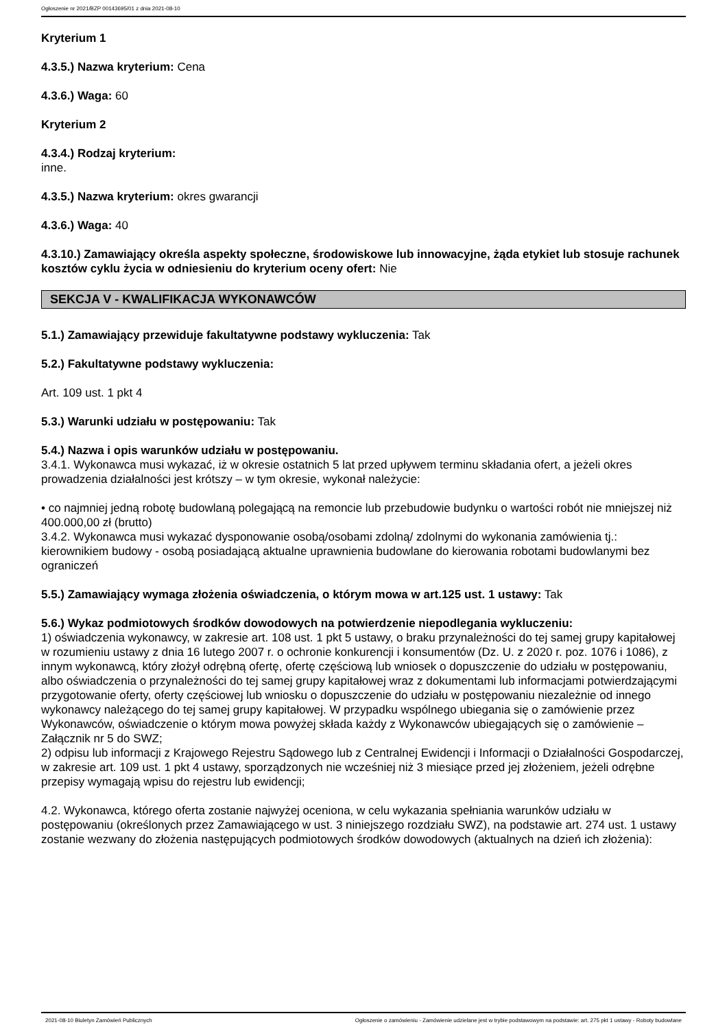Ogłoszenie nr 2021/BZP 00143695/01 z dnia 2021-08-10
Kryterium 1
4.3.5.) Nazwa kryterium: Cena
4.3.6.) Waga: 60
Kryterium 2
4.3.4.) Rodzaj kryterium:
inne.
4.3.5.) Nazwa kryterium: okres gwarancji
4.3.6.) Waga: 40
4.3.10.) Zamawiający określa aspekty społeczne, środowiskowe lub innowacyjne, żąda etykiet lub stosuje rachunek kosztów cyklu życia w odniesieniu do kryterium oceny ofert: Nie
SEKCJA V - KWALIFIKACJA WYKONAWCÓW
5.1.) Zamawiający przewiduje fakultatywne podstawy wykluczenia: Tak
5.2.) Fakultatywne podstawy wykluczenia:
Art. 109 ust. 1 pkt 4
5.3.) Warunki udziału w postępowaniu: Tak
5.4.) Nazwa i opis warunków udziału w postępowaniu.
3.4.1. Wykonawca musi wykazać, iż w okresie ostatnich 5 lat przed upływem terminu składania ofert, a jeżeli okres prowadzenia działalności jest krótszy – w tym okresie, wykonał należycie:
• co najmniej jedną robotę budowlaną polegającą na remoncie lub przebudowie budynku o wartości robót nie mniejszej niż 400.000,00 zł (brutto)
3.4.2. Wykonawca musi wykazać dysponowanie osobą/osobami zdolną/ zdolnymi do wykonania zamówienia tj.:
kierownikiem budowy - osobą posiadającą aktualne uprawnienia budowlane do kierowania robotami budowlanymi bez ograniczeń
5.5.) Zamawiający wymaga złożenia oświadczenia, o którym mowa w art.125 ust. 1 ustawy: Tak
5.6.) Wykaz podmiotowych środków dowodowych na potwierdzenie niepodlegania wykluczeniu:
1) oświadczenia wykonawcy, w zakresie art. 108 ust. 1 pkt 5 ustawy, o braku przynależności do tej samej grupy kapitałowej w rozumieniu ustawy z dnia 16 lutego 2007 r. o ochronie konkurencji i konsumentów (Dz. U. z 2020 r. poz. 1076 i 1086), z innym wykonawcą, który złożył odrębną ofertę, ofertę częściową lub wniosek o dopuszczenie do udziału w postępowaniu, albo oświadczenia o przynależności do tej samej grupy kapitałowej wraz z dokumentami lub informacjami potwierdzającymi przygotowanie oferty, oferty częściowej lub wniosku o dopuszczenie do udziału w postępowaniu niezależnie od innego wykonawcy należącego do tej samej grupy kapitałowej. W przypadku wspólnego ubiegania się o zamówienie przez Wykonawców, oświadczenie o którym mowa powyżej składa każdy z Wykonawców ubiegających się o zamówienie – Załącznik nr 5 do SWZ;
2) odpisu lub informacji z Krajowego Rejestru Sądowego lub z Centralnej Ewidencji i Informacji o Działalności Gospodarczej, w zakresie art. 109 ust. 1 pkt 4 ustawy, sporządzonych nie wcześniej niż 3 miesiące przed jej złożeniem, jeżeli odrębne przepisy wymagają wpisu do rejestru lub ewidencji;
4.2. Wykonawca, którego oferta zostanie najwyżej oceniona, w celu wykazania spełniania warunków udziału w postępowaniu (określonych przez Zamawiającego w ust. 3 niniejszego rozdziału SWZ), na podstawie art. 274 ust. 1 ustawy zostanie wezwany do złożenia następujących podmiotowych środków dowodowych (aktualnych na dzień ich złożenia):
2021-08-10 Biuletyn Zamówień Publicznych Ogłoszenie o zamówieniu - Zamówienie udzielane jest w trybie podstawowym na podstawie: art. 275 pkt 1 ustawy - Roboty budowlane